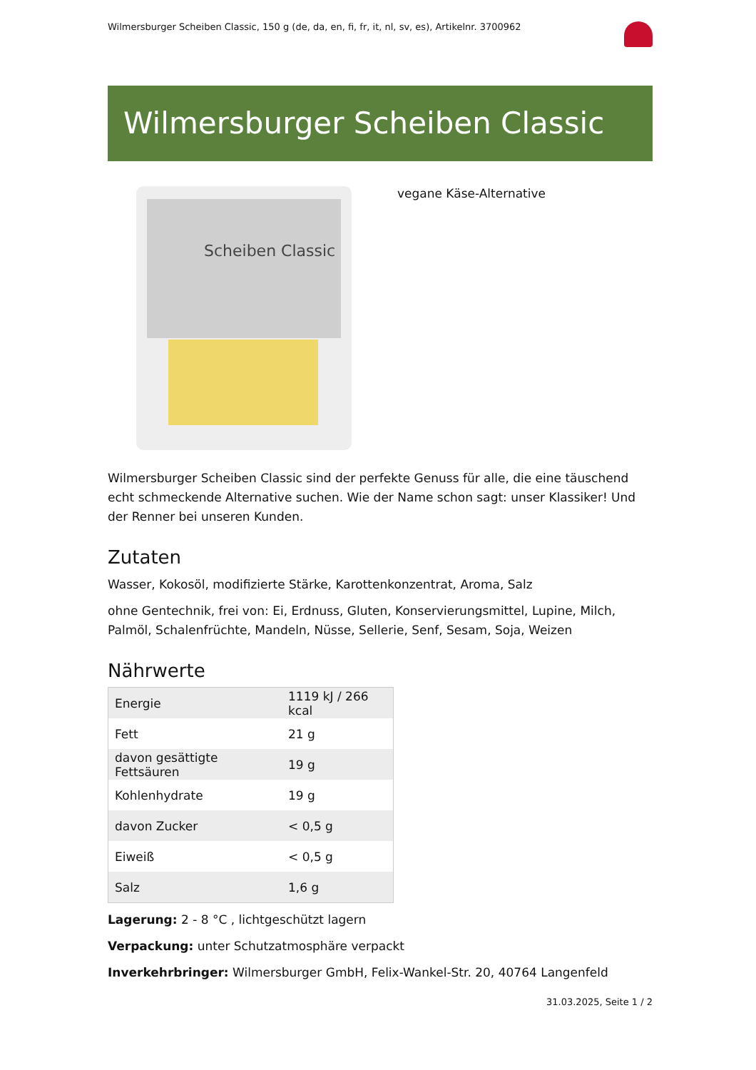Wilmersburger Scheiben Classic, 150 g (de, da, en, fi, fr, it, nl, sv, es), Artikelnr. 3700962
Wilmersburger Scheiben Classic
Scheiben Classic
vegane Käse-Alternative
Wilmersburger Scheiben Classic sind der perfekte Genuss für alle, die eine täuschend echt schmeckende Alternative suchen. Wie der Name schon sagt: unser Klassiker! Und der Renner bei unseren Kunden.
Zutaten
Wasser, Kokosöl, modifizierte Stärke, Karottenkonzentrat, Aroma, Salz
ohne Gentechnik, frei von: Ei, Erdnuss, Gluten, Konservierungsmittel, Lupine, Milch, Palmöl, Schalenfrüchte, Mandeln, Nüsse, Sellerie, Senf, Sesam, Soja, Weizen
Nährwerte
| Energie | 1119 kJ / 266 kcal |
| Fett | 21 g |
| davon gesättigte Fettsäuren | 19 g |
| Kohlenhydrate | 19 g |
| davon Zucker | < 0,5 g |
| Eiweiß | < 0,5 g |
| Salz | 1,6 g |
Lagerung: 2 - 8 °C , lichtgeschützt lagern
Verpackung: unter Schutzatmosphäre verpackt
Inverkehrbringer: Wilmersburger GmbH, Felix-Wankel-Str. 20, 40764 Langenfeld
31.03.2025, Seite 1 / 2